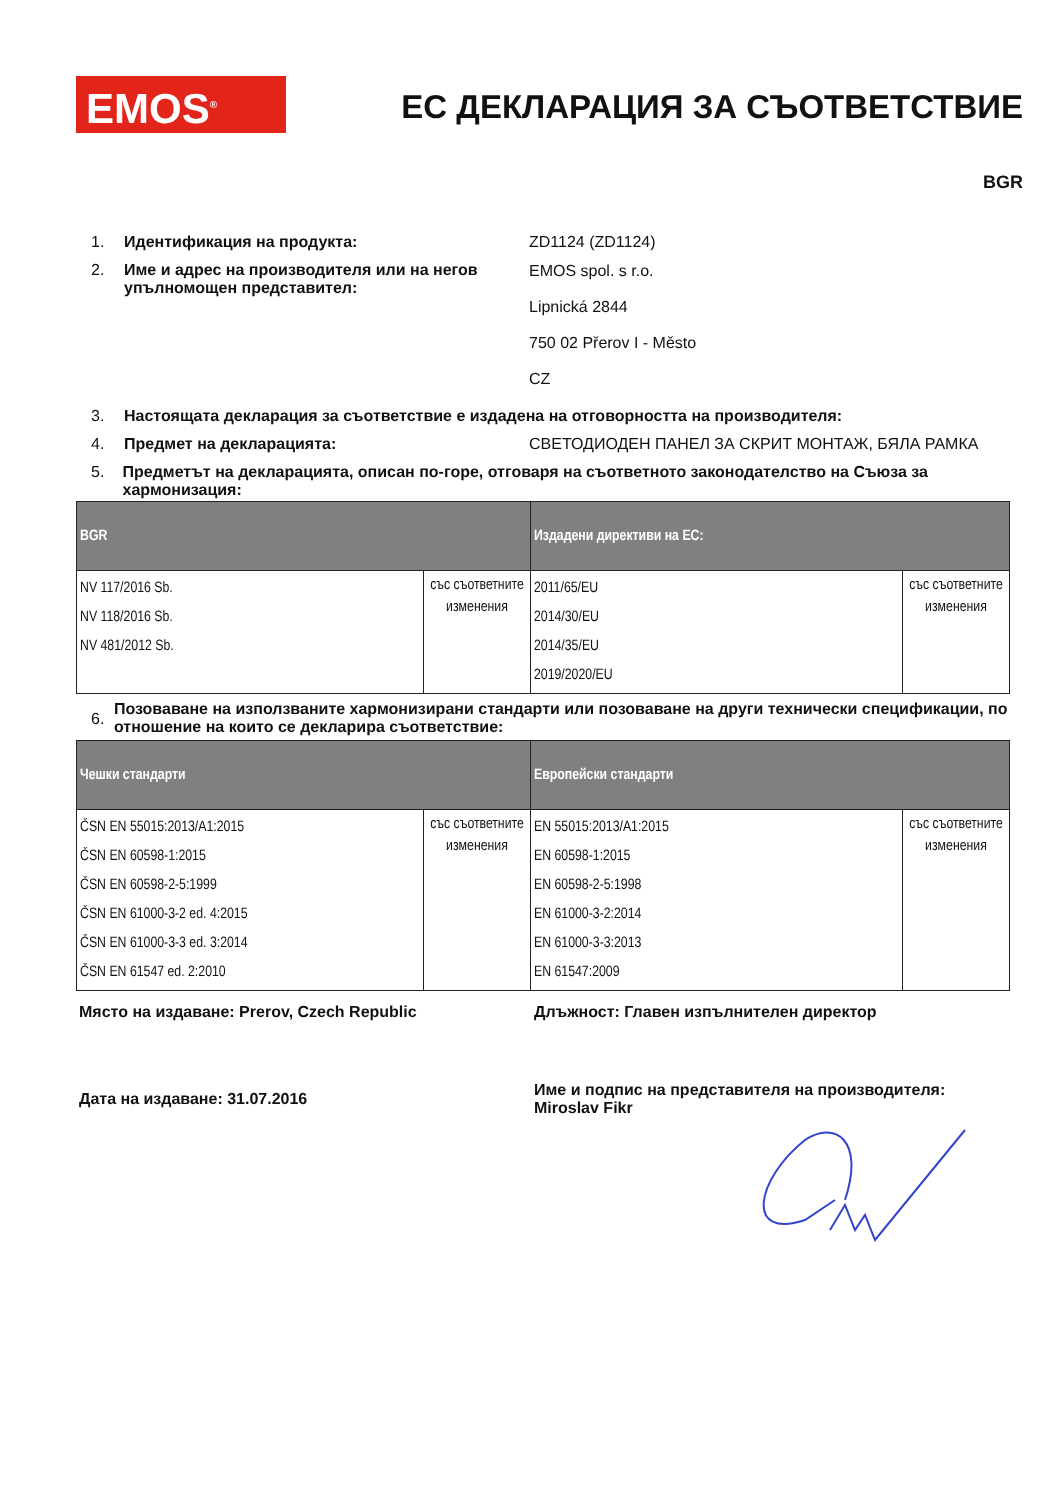EMOS<sup>®</sup> ЕС ДЕКЛАРАЦИЯ ЗА СЪОТВЕТСТВИЕ
BGR
1. Идентификация на продукта: ZD1124 (ZD1124)
2. Име и адрес на производителя или на негов упълномощен представител:
EMOS spol. s r.o.
Lipnická 2844
750 02 Přerov I - Město
CZ
3. Настоящата декларация за съответствие е издадена на отговорността на производителя:
4. Предмет на декларацията: СВЕТОДИОДЕН ПАНЕЛ ЗА СКРИТ МОНТАЖ, БЯЛА РАМКА
5. Предметът на декларацията, описан по-горе, отговаря на съответното законодателство на Съюза за хармонизация:
| BGR | | Издадени директиви на ЕС: | |
| --- | --- | --- | --- |
| NV 117/2016 Sb. NV 118/2016 Sb. NV 481/2012 Sb. | със съответните изменения | 2011/65/EU 2014/30/EU 2014/35/EU 2019/2020/EU | със съответните изменения |
6.
Позоваване на използваните хармонизирани стандарти или позоваване на други технически спецификации, по отношение на които се декларира съответствие:
| Чешки стандарти | | Европейски стандарти | |
| --- | --- | --- | --- |
| ČSN EN 55015:2013/A1:2015 ČSN EN 60598-1:2015 ČSN EN 60598-2-5:1999 ČSN EN 61000-3-2 ed. 4:2015 ČSN EN 61000-3-3 ed. 3:2014 ČSN EN 61547 ed. 2:2010 | със съответните изменения | EN 55015:2013/A1:2015 EN 60598-1:2015 EN 60598-2-5:1998 EN 61000-3-2:2014 EN 61000-3-3:2013 EN 61547:2009 | със съответните изменения |
Място на издаване: Prerov, Czech Republic Длъжност: Главен изпълнителен директор
Дата на издаване: 31.07.2016
Име и подпис на представителя на производителя: Miroslav Fikr